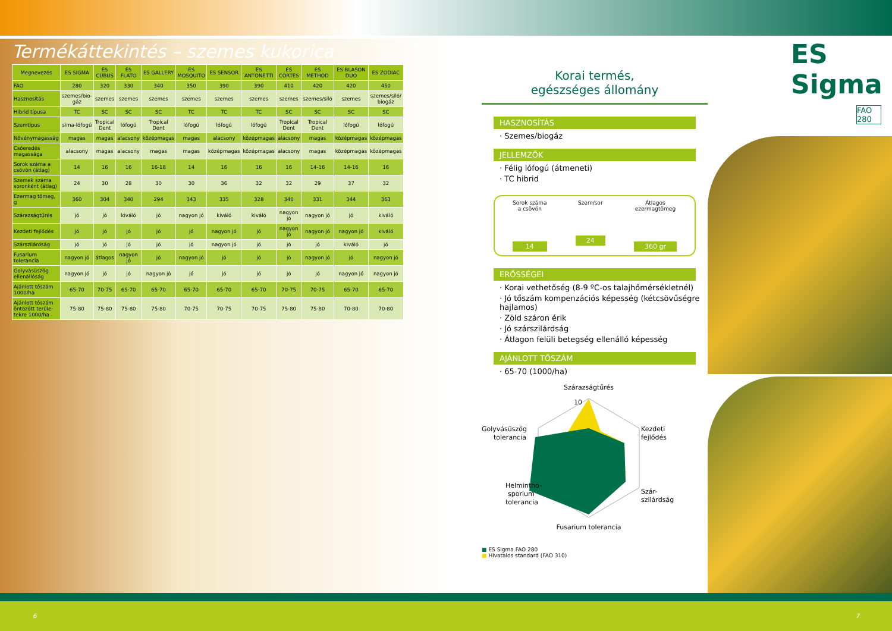Termékáttekintés – szemes kukorica
| Megnevezés | ES SIGMA | ES CUBUS | ES FLATO | ES GALLERY | ES MOSQUITO | ES SENSOR | ES ANTONETTI | ES CORTES | ES METHOD | ES BLASON DUO | ES ZODIAC |
| --- | --- | --- | --- | --- | --- | --- | --- | --- | --- | --- | --- |
| FAO | 280 | 320 | 330 | 340 | 350 | 390 | 390 | 410 | 420 | 420 | 450 |
| Hasznosítás | szemes/bio-gáz | szemes | szemes | szemes | szemes | szemes | szemes | szemes | szemes/siló | szemes | szemes/siló/ biogáz |
| Hibrid típusa | TC | SC | SC | SC | TC | TC | TC | SC | SC | SC | SC |
| Szemtípus | sima-lófogú | Tropical Dent | lófogú | Tropical Dent | lófogú | lófogú | lófogú | Tropical Dent | Tropical Dent | lófogú | lófogú |
| Növénymagasság | magas | magas | alacsony | középmagas | magas | alacsony | középmagas | alacsony | magas | középmagas | középmagas |
| Csőeredés magassága | alacsony | magas | alacsony | magas | magas | középmagas | középmagas | alacsony | magas | középmagas | középmagas |
| Sorok száma a csövön (átlag) | 14 | 16 | 16 | 16-18 | 14 | 16 | 16 | 16 | 14-16 | 14-16 | 16 |
| Szemek száma soronként (átlag) | 24 | 30 | 28 | 30 | 30 | 36 | 32 | 32 | 29 | 37 | 32 |
| Ezermag tömeg, g | 360 | 304 | 340 | 294 | 343 | 335 | 328 | 340 | 331 | 344 | 363 |
| Szárazságtűrés | jó | jó | kiváló | jó | nagyon jó | kiváló | kiváló | nagyon jó | nagyon jó | jó | kiváló |
| Kezdeti fejlődés | jó | jó | jó | jó | jó | nagyon jó | jó | nagyon jó | nagyon jó | nagyon jó | kiváló |
| Szárszilárdság | jó | jó | jó | jó | jó | nagyon jó | jó | jó | jó | kiváló | jó |
| Fusarium tolerancia | nagyon jó | átlagos | nagyon jó | jó | nagyon jó | jó | jó | jó | nagyon jó | jó | nagyon jó |
| Golyvásüszög ellenállóság | nagyon jó | jó | jó | nagyon jó | jó | jó | jó | jó | jó | nagyon jó | nagyon jó |
| Ajánlott tőszám 1000/ha | 65-70 | 70-75 | 65-70 | 65-70 | 65-70 | 65-70 | 65-70 | 70-75 | 70-75 | 65-70 | 65-70 |
| Ajánlott tőszám öntözött terüle-tekre 1000/ha | 75-80 | 75-80 | 75-80 | 75-80 | 70-75 | 70-75 | 70-75 | 75-80 | 75-80 | 70-80 | 70-80 |
Korai termés,
egészséges állomány
HASZNOSÍTÁS
· Szemes/biogáz
JELLEMZŐK
· Félig lófogú (átmeneti)
· TC hibrid
Sorok száma
a csövön
14
Szem/sor
24
Átlagos
ezermagtömeg
360 gr
ERŐSSÉGEI
· Korai vethetőség (8-9 ºC-os talajhőmérsékletnél)
· Jó tőszám kompenzációs képesség (kétcsövűségre hajlamos)
· Zöld száron érik
· Jó szárszilárdság
· Átlagon felüli betegség ellenálló képesség
AJÁNLOTT TŐSZÁM
· 65-70 (1000/ha)
Szárazságtűrés
10
Kezdeti
fejlődés
Szár-
szilárdság
Fusarium tolerancia
Helmintho-
sporium
tolerancia
Golyvásüszög
tolerancia
■ ES Sigma FAO 280
■ Hivatalos standard (FAO 310)
ES Sigma
FAO 280
6 7